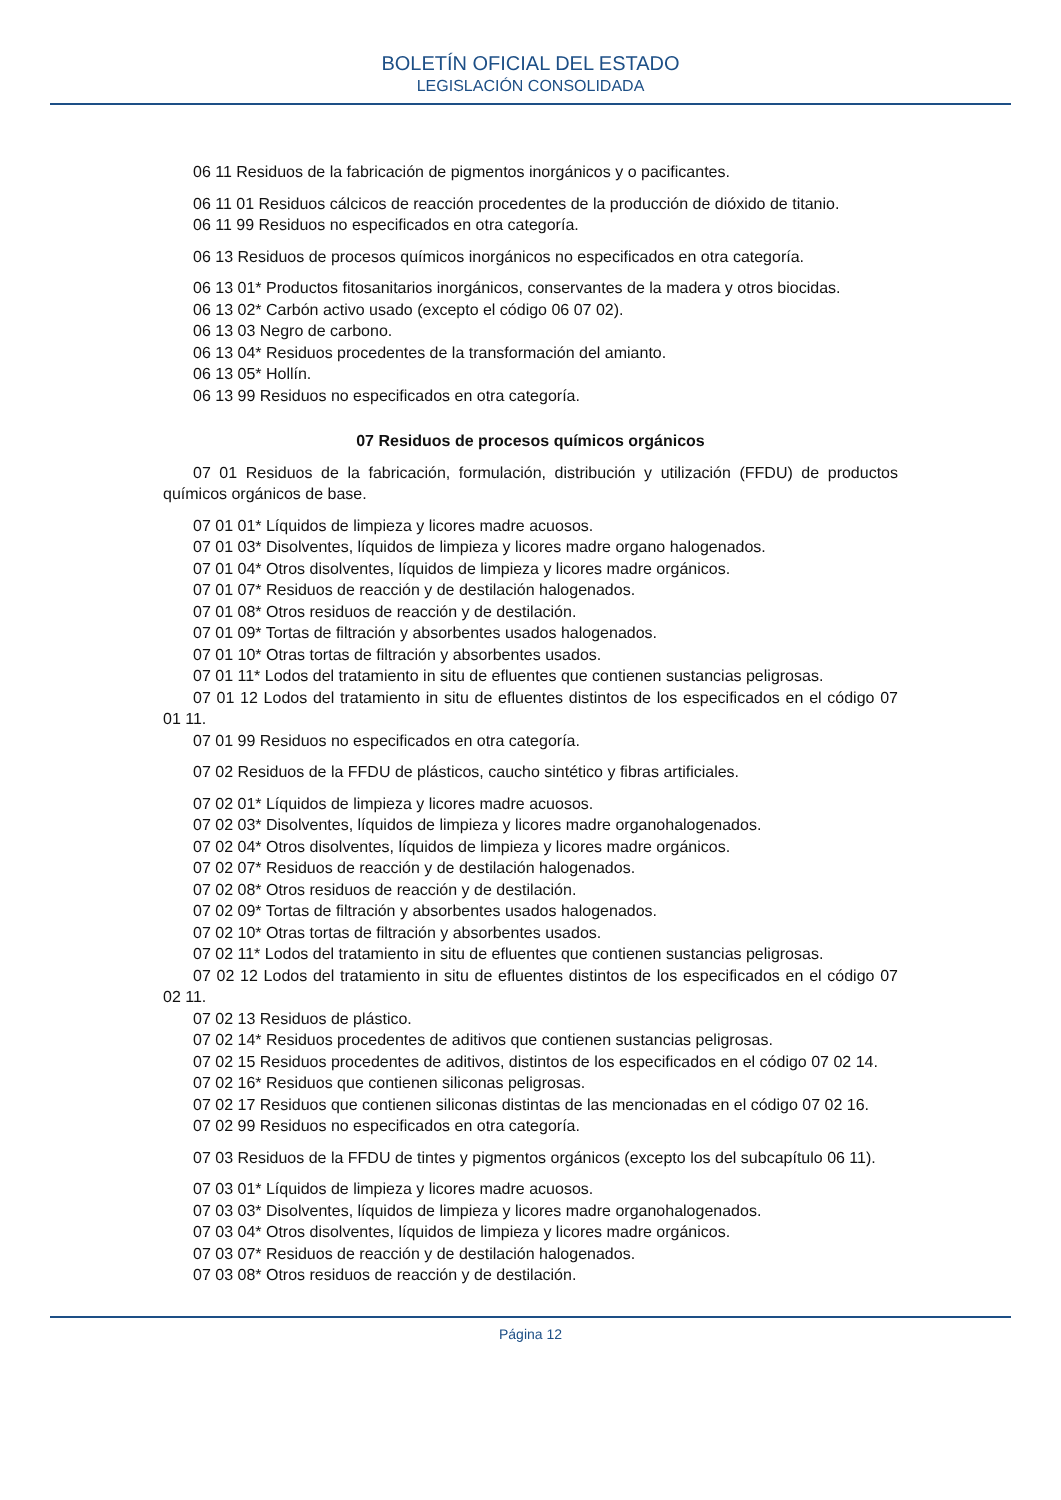BOLETÍN OFICIAL DEL ESTADO
LEGISLACIÓN CONSOLIDADA
06 11 Residuos de la fabricación de pigmentos inorgánicos y o pacificantes.
06 11 01 Residuos cálcicos de reacción procedentes de la producción de dióxido de titanio.
06 11 99 Residuos no especificados en otra categoría.
06 13 Residuos de procesos químicos inorgánicos no especificados en otra categoría.
06 13 01* Productos fitosanitarios inorgánicos, conservantes de la madera y otros biocidas.
06 13 02* Carbón activo usado (excepto el código 06 07 02).
06 13 03 Negro de carbono.
06 13 04* Residuos procedentes de la transformación del amianto.
06 13 05* Hollín.
06 13 99 Residuos no especificados en otra categoría.
07 Residuos de procesos químicos orgánicos
07 01 Residuos de la fabricación, formulación, distribución y utilización (FFDU) de productos químicos orgánicos de base.
07 01 01* Líquidos de limpieza y licores madre acuosos.
07 01 03* Disolventes, líquidos de limpieza y licores madre organo halogenados.
07 01 04* Otros disolventes, líquidos de limpieza y licores madre orgánicos.
07 01 07* Residuos de reacción y de destilación halogenados.
07 01 08* Otros residuos de reacción y de destilación.
07 01 09* Tortas de filtración y absorbentes usados halogenados.
07 01 10* Otras tortas de filtración y absorbentes usados.
07 01 11* Lodos del tratamiento in situ de efluentes que contienen sustancias peligrosas.
07 01 12 Lodos del tratamiento in situ de efluentes distintos de los especificados en el código 07 01 11.
07 01 99 Residuos no especificados en otra categoría.
07 02 Residuos de la FFDU de plásticos, caucho sintético y fibras artificiales.
07 02 01* Líquidos de limpieza y licores madre acuosos.
07 02 03* Disolventes, líquidos de limpieza y licores madre organohalogenados.
07 02 04* Otros disolventes, líquidos de limpieza y licores madre orgánicos.
07 02 07* Residuos de reacción y de destilación halogenados.
07 02 08* Otros residuos de reacción y de destilación.
07 02 09* Tortas de filtración y absorbentes usados halogenados.
07 02 10* Otras tortas de filtración y absorbentes usados.
07 02 11* Lodos del tratamiento in situ de efluentes que contienen sustancias peligrosas.
07 02 12 Lodos del tratamiento in situ de efluentes distintos de los especificados en el código 07 02 11.
07 02 13 Residuos de plástico.
07 02 14* Residuos procedentes de aditivos que contienen sustancias peligrosas.
07 02 15 Residuos procedentes de aditivos, distintos de los especificados en el código 07 02 14.
07 02 16* Residuos que contienen siliconas peligrosas.
07 02 17 Residuos que contienen siliconas distintas de las mencionadas en el código 07 02 16.
07 02 99 Residuos no especificados en otra categoría.
07 03 Residuos de la FFDU de tintes y pigmentos orgánicos (excepto los del subcapítulo 06 11).
07 03 01* Líquidos de limpieza y licores madre acuosos.
07 03 03* Disolventes, líquidos de limpieza y licores madre organohalogenados.
07 03 04* Otros disolventes, líquidos de limpieza y licores madre orgánicos.
07 03 07* Residuos de reacción y de destilación halogenados.
07 03 08* Otros residuos de reacción y de destilación.
Página 12